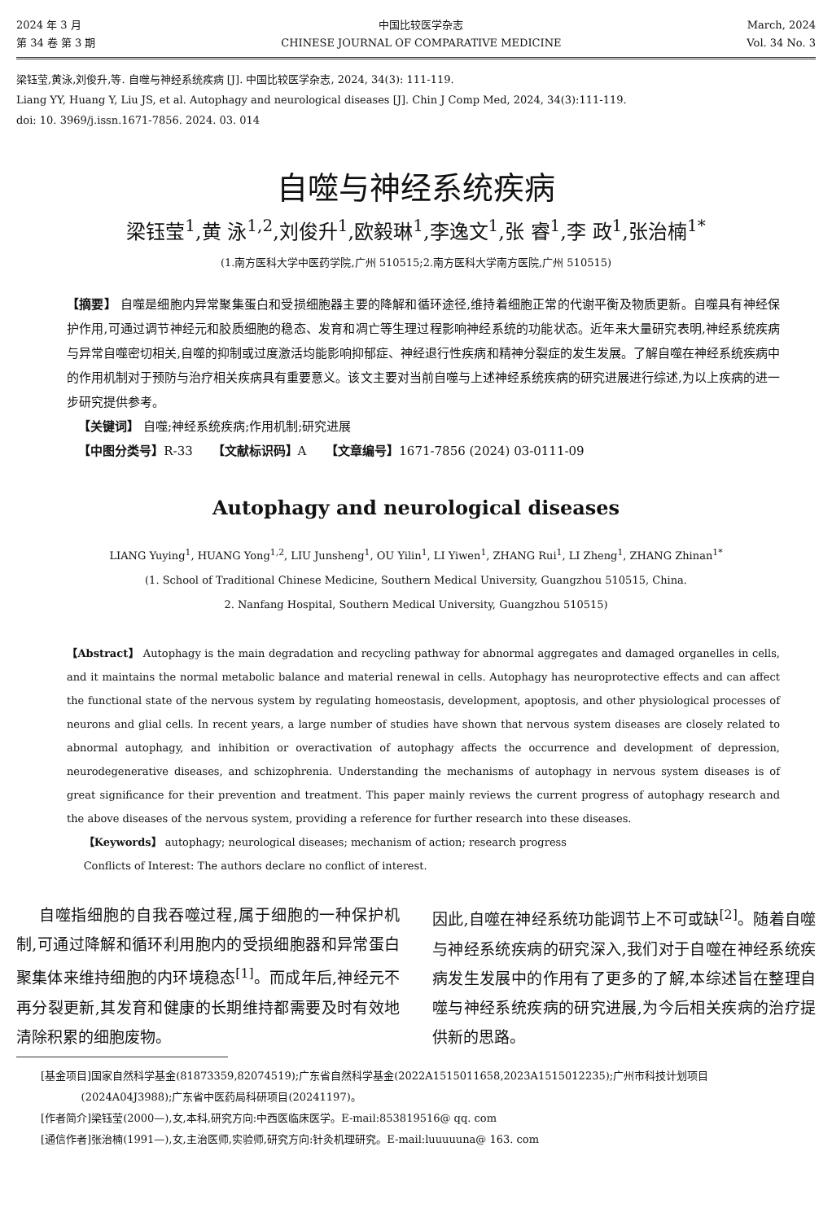2024 年 3 月
第 34 卷 第 3 期
中国比较医学杂志
CHINESE JOURNAL OF COMPARATIVE MEDICINE
March, 2024
Vol. 34 No. 3
梁钰莹,黄泳,刘俊升,等. 自噬与神经系统疾病 [J]. 中国比较医学杂志, 2024, 34(3): 111-119.
Liang YY, Huang Y, Liu JS, et al. Autophagy and neurological diseases [J]. Chin J Comp Med, 2024, 34(3):111-119.
doi: 10. 3969/j.issn.1671-7856. 2024. 03. 014
自噬与神经系统疾病
梁钰莹<sup>1</sup>,黄 泳<sup>1,2</sup>,刘俊升<sup>1</sup>,欧毅琳<sup>1</sup>,李逸文<sup>1</sup>,张 睿<sup>1</sup>,李 政<sup>1</sup>,张治楠<sup>1*</sup>
(1.南方医科大学中医药学院,广州 510515;2.南方医科大学南方医院,广州 510515)
【摘要】 自噬是细胞内异常聚集蛋白和受损细胞器主要的降解和循环途径,维持着细胞正常的代谢平衡及物质更新。自噬具有神经保护作用,可通过调节神经元和胶质细胞的稳态、发育和凋亡等生理过程影响神经系统的功能状态。近年来大量研究表明,神经系统疾病与异常自噬密切相关,自噬的抑制或过度激活均能影响抑郁症、神经退行性疾病和精神分裂症的发生发展。了解自噬在神经系统疾病中的作用机制对于预防与治疗相关疾病具有重要意义。该文主要对当前自噬与上述神经系统疾病的研究进展进行综述,为以上疾病的进一步研究提供参考。
【关键词】 自噬;神经系统疾病;作用机制;研究进展
【中图分类号】R-33 【文献标识码】A 【文章编号】1671-7856 (2024) 03-0111-09
Autophagy and neurological diseases
LIANG Yuying<sup>1</sup>, HUANG Yong<sup>1,2</sup>, LIU Junsheng<sup>1</sup>, OU Yilin<sup>1</sup>, LI Yiwen<sup>1</sup>, ZHANG Rui<sup>1</sup>, LI Zheng<sup>1</sup>, ZHANG Zhinan<sup>1*</sup>
(1. School of Traditional Chinese Medicine, Southern Medical University, Guangzhou 510515, China.
2. Nanfang Hospital, Southern Medical University, Guangzhou 510515)
【Abstract】 Autophagy is the main degradation and recycling pathway for abnormal aggregates and damaged organelles in cells, and it maintains the normal metabolic balance and material renewal in cells. Autophagy has neuroprotective effects and can affect the functional state of the nervous system by regulating homeostasis, development, apoptosis, and other physiological processes of neurons and glial cells. In recent years, a large number of studies have shown that nervous system diseases are closely related to abnormal autophagy, and inhibition or overactivation of autophagy affects the occurrence and development of depression, neurodegenerative diseases, and schizophrenia. Understanding the mechanisms of autophagy in nervous system diseases is of great significance for their prevention and treatment. This paper mainly reviews the current progress of autophagy research and the above diseases of the nervous system, providing a reference for further research into these diseases.
【Keywords】 autophagy; neurological diseases; mechanism of action; research progress
Conflicts of Interest: The authors declare no conflict of interest.
自噬指细胞的自我吞噬过程,属于细胞的一种保护机制,可通过降解和循环利用胞内的受损细胞器和异常蛋白聚集体来维持细胞的内环境稳态<sup>[1]</sup>。而成年后,神经元不再分裂更新,其发育和健康的长期维持都需要及时有效地清除积累的细胞废物。
因此,自噬在神经系统功能调节上不可或缺<sup>[2]</sup>。随着自噬与神经系统疾病的研究深入,我们对于自噬在神经系统疾病发生发展中的作用有了更多的了解,本综述旨在整理自噬与神经系统疾病的研究进展,为今后相关疾病的治疗提供新的思路。
[基金项目]国家自然科学基金(81873359,82074519);广东省自然科学基金(2022A1515011658,2023A1515012235);广州市科技计划项目
(2024A04J3988);广东省中医药局科研项目(20241197)。
[作者简介]梁钰莹(2000—),女,本科,研究方向:中西医临床医学。E-mail:853819516@ qq. com
[通信作者]张治楠(1991—),女,主治医师,实验师,研究方向:针灸机理研究。E-mail:luuuuuna@ 163. com